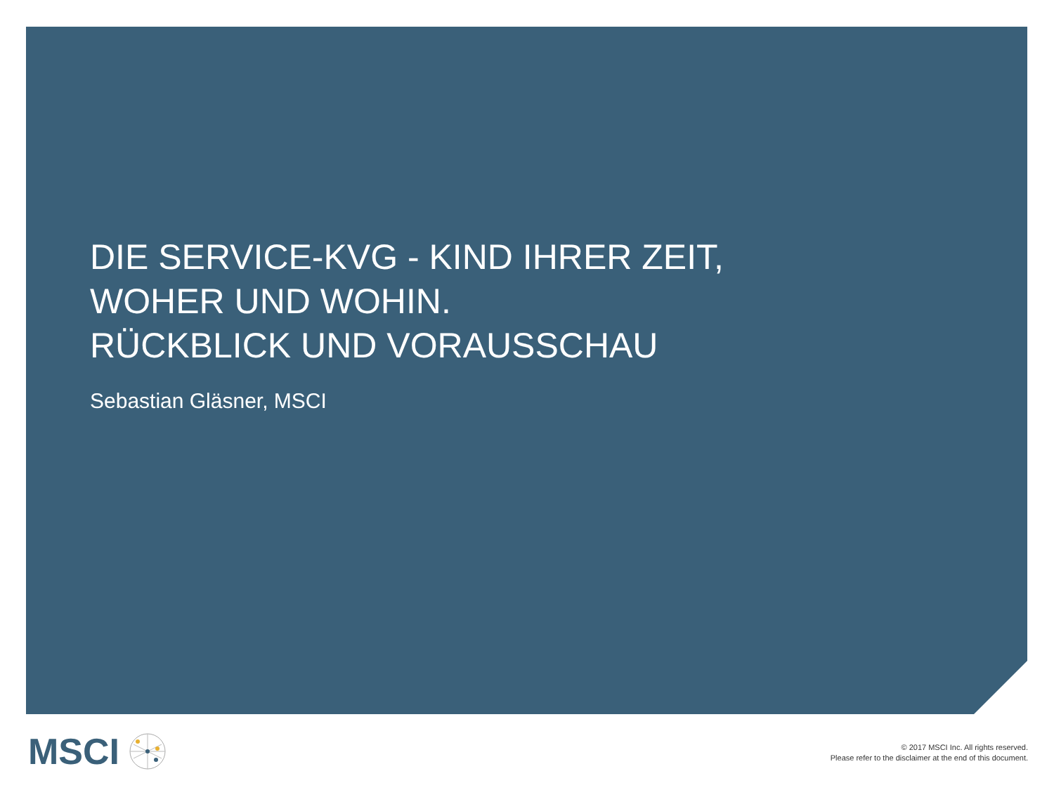DIE SERVICE-KVG - KIND IHRER ZEIT, WOHER UND WOHIN.
RÜCKBLICK UND VORAUSSCHAU
Sebastian Gläsner, MSCI
MSCI
© 2017 MSCI Inc. All rights reserved.
Please refer to the disclaimer at the end of this document.